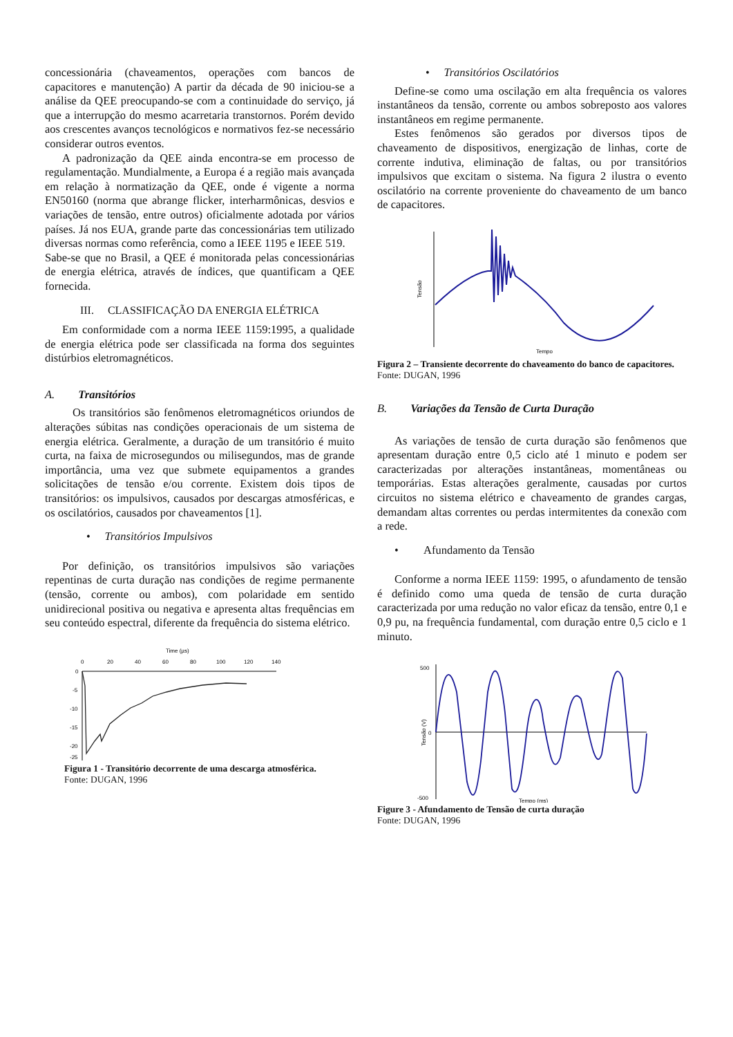concessionária (chaveamentos, operações com bancos de capacitores e manutenção) A partir da década de 90 iniciou-se a análise da QEE preocupando-se com a continuidade do serviço, já que a interrupção do mesmo acarretaria transtornos. Porém devido aos crescentes avanços tecnológicos e normativos fez-se necessário considerar outros eventos.
A padronização da QEE ainda encontra-se em processo de regulamentação. Mundialmente, a Europa é a região mais avançada em relação à normatização da QEE, onde é vigente a norma EN50160 (norma que abrange flicker, interharmônicas, desvios e variações de tensão, entre outros) oficialmente adotada por vários países. Já nos EUA, grande parte das concessionárias tem utilizado diversas normas como referência, como a IEEE 1195 e IEEE 519.
Sabe-se que no Brasil, a QEE é monitorada pelas concessionárias de energia elétrica, através de índices, que quantificam a QEE fornecida.
III. CLASSIFICAÇÃO DA ENERGIA ELÉTRICA
Em conformidade com a norma IEEE 1159:1995, a qualidade de energia elétrica pode ser classificada na forma dos seguintes distúrbios eletromagnéticos.
A. Transitórios
Os transitórios são fenômenos eletromagnéticos oriundos de alterações súbitas nas condições operacionais de um sistema de energia elétrica. Geralmente, a duração de um transitório é muito curta, na faixa de microsegundos ou milisegundos, mas de grande importância, uma vez que submete equipamentos a grandes solicitações de tensão e/ou corrente. Existem dois tipos de transitórios: os impulsivos, causados por descargas atmosféricas, e os oscilatórios, causados por chaveamentos [1].
• Transitórios Impulsivos
Por definição, os transitórios impulsivos são variações repentinas de curta duração nas condições de regime permanente (tensão, corrente ou ambos), com polaridade em sentido unidirecional positiva ou negativa e apresenta altas frequências em seu conteúdo espectral, diferente da frequência do sistema elétrico.
Time (µs)
0
20
40
60
80
100
120
140
0
-5
-10
-15
-20
-25
Figura 1 - Transitório decorrente de uma descarga atmosférica.
Fonte: DUGAN, 1996
• Transitórios Oscilatórios
Define-se como uma oscilação em alta frequência os valores instantâneos da tensão, corrente ou ambos sobreposto aos valores instantâneos em regime permanente.
Estes fenômenos são gerados por diversos tipos de chaveamento de dispositivos, energização de linhas, corte de corrente indutiva, eliminação de faltas, ou por transitórios impulsivos que excitam o sistema. Na figura 2 ilustra o evento oscilatório na corrente proveniente do chaveamento de um banco de capacitores.
Tensão
Tempo
Figura 2 – Transiente decorrente do chaveamento do banco de capacitores.
Fonte: DUGAN, 1996
B. Variações da Tensão de Curta Duração
As variações de tensão de curta duração são fenômenos que apresentam duração entre 0,5 ciclo até 1 minuto e podem ser caracterizadas por alterações instantâneas, momentâneas ou temporárias. Estas alterações geralmente, causadas por curtos circuitos no sistema elétrico e chaveamento de grandes cargas, demandam altas correntes ou perdas intermitentes da conexão com a rede.
• Afundamento da Tensão
Conforme a norma IEEE 1159: 1995, o afundamento de tensão é definido como uma queda de tensão de curta duração caracterizada por uma redução no valor eficaz da tensão, entre 0,1 e 0,9 pu, na frequência fundamental, com duração entre 0,5 ciclo e 1 minuto.
500
0
-500
Tempo (ms)
Tensão (V)
Figure 3 - Afundamento de Tensão de curta duração
Fonte: DUGAN, 1996